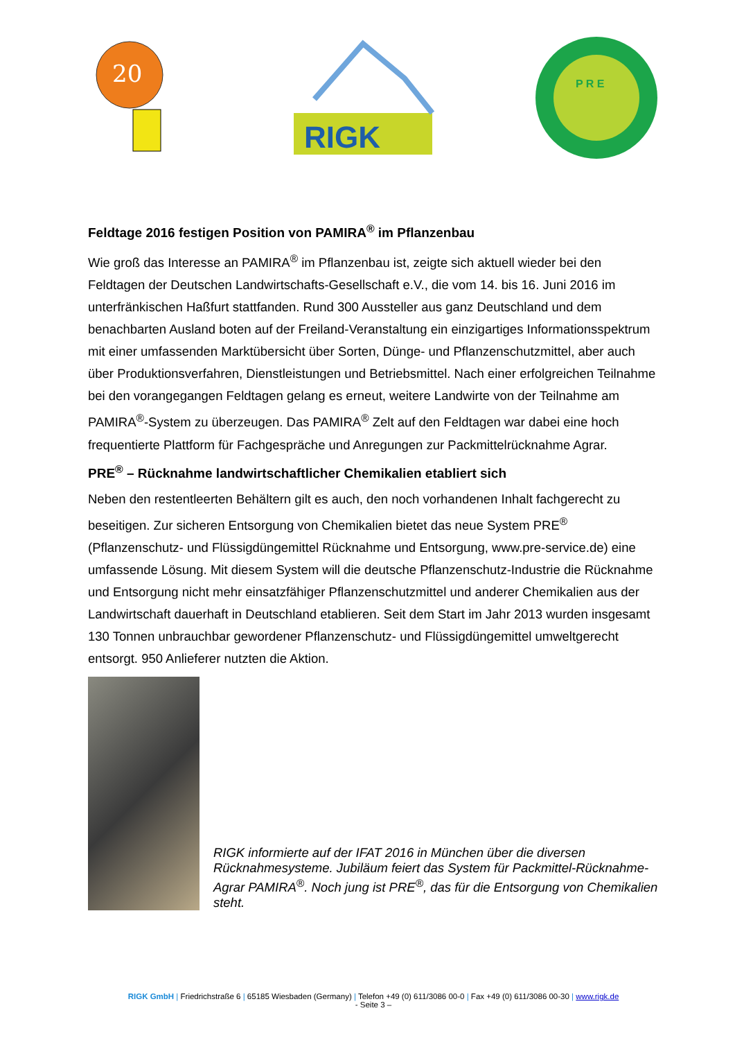20
RIGK
P R E
Feldtage 2016 festigen Position von PAMIRA<sup>®</sup> im Pflanzenbau
Wie groß das Interesse an PAMIRA<sup>®</sup> im Pflanzenbau ist, zeigte sich aktuell wieder bei den Feldtagen der Deutschen Landwirtschafts-Gesellschaft e.V., die vom 14. bis 16. Juni 2016 im unterfränkischen Haßfurt stattfanden. Rund 300 Aussteller aus ganz Deutschland und dem benachbarten Ausland boten auf der Freiland-Veranstaltung ein einzigartiges Informationsspektrum mit einer umfassenden Marktübersicht über Sorten, Dünge- und Pflanzenschutzmittel, aber auch über Produktionsverfahren, Dienstleistungen und Betriebsmittel. Nach einer erfolgreichen Teilnahme bei den vorangegangen Feldtagen gelang es erneut, weitere Landwirte von der Teilnahme am PAMIRA<sup>®</sup>-System zu überzeugen. Das PAMIRA<sup>®</sup> Zelt auf den Feldtagen war dabei eine hoch frequentierte Plattform für Fachgespräche und Anregungen zur Packmittelrücknahme Agrar.
PRE<sup>®</sup> – Rücknahme landwirtschaftlicher Chemikalien etabliert sich
Neben den restentleerten Behältern gilt es auch, den noch vorhandenen Inhalt fachgerecht zu beseitigen. Zur sicheren Entsorgung von Chemikalien bietet das neue System PRE<sup>®</sup> (Pflanzenschutz- und Flüssigdüngemittel Rücknahme und Entsorgung, www.pre-service.de) eine umfassende Lösung. Mit diesem System will die deutsche Pflanzenschutz-Industrie die Rücknahme und Entsorgung nicht mehr einsatzfähiger Pflanzenschutzmittel und anderer Chemikalien aus der Landwirtschaft dauerhaft in Deutschland etablieren. Seit dem Start im Jahr 2013 wurden insgesamt 130 Tonnen unbrauchbar gewordener Pflanzenschutz- und Flüssigdüngemittel umweltgerecht entsorgt. 950 Anlieferer nutzten die Aktion.
RIGK informierte auf der IFAT 2016 in München über die diversen Rücknahmesysteme. Jubiläum feiert das System für Packmittel-Rücknahme-Agrar PAMIRA<sup>®</sup>. Noch jung ist PRE<sup>®</sup>, das für die Entsorgung von Chemikalien steht.
RIGK GmbH | Friedrichstraße 6 | 65185 Wiesbaden (Germany) | Telefon +49 (0) 611/3086 00-0 | Fax +49 (0) 611/3086 00-30 | www.rigk.de
- Seite 3 –